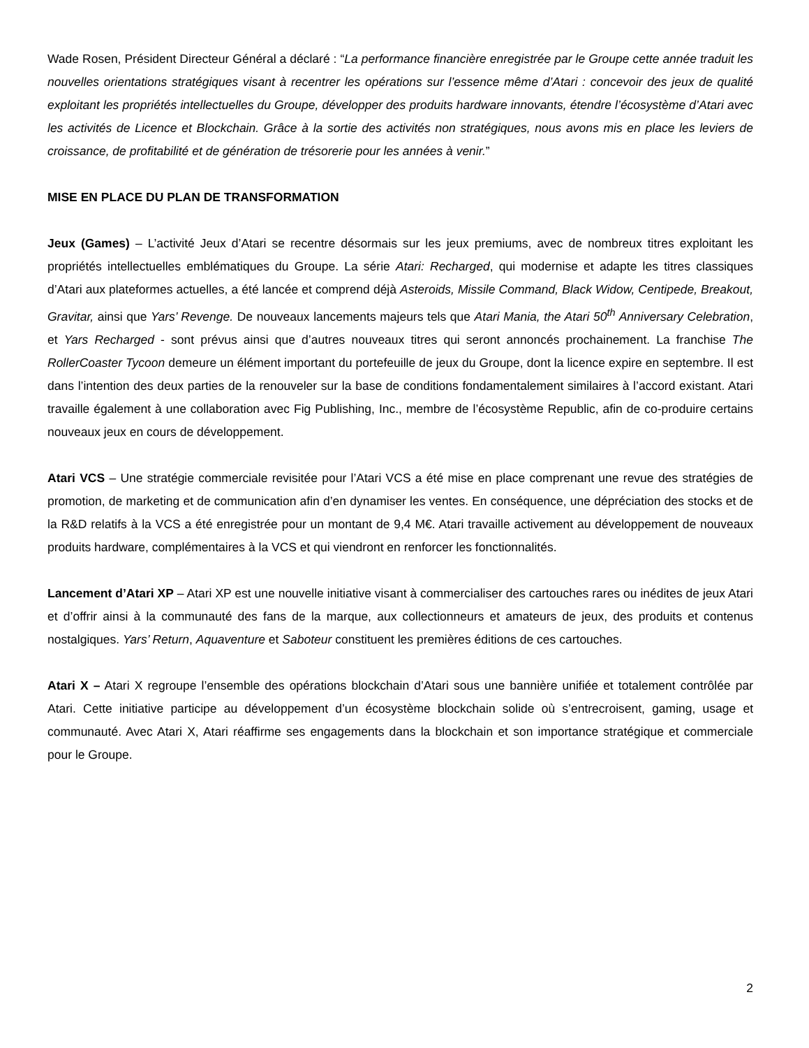Wade Rosen, Président Directeur Général a déclaré : “La performance financière enregistrée par le Groupe cette année traduit les nouvelles orientations stratégiques visant à recentrer les opérations sur l’essence même d’Atari : concevoir des jeux de qualité exploitant les propriétés intellectuelles du Groupe, développer des produits hardware innovants, étendre l’écosystème d’Atari avec les activités de Licence et Blockchain. Grâce à la sortie des activités non stratégiques, nous avons mis en place les leviers de croissance, de profitabilité et de génération de trésorerie pour les années à venir.”
MISE EN PLACE DU PLAN DE TRANSFORMATION
Jeux (Games) – L’activité Jeux d’Atari se recentre désormais sur les jeux premiums, avec de nombreux titres exploitant les propriétés intellectuelles emblématiques du Groupe. La série Atari: Recharged, qui modernise et adapte les titres classiques d’Atari aux plateformes actuelles, a été lancée et comprend déjà Asteroids, Missile Command, Black Widow, Centipede, Breakout, Gravitar, ainsi que Yars’ Revenge. De nouveaux lancements majeurs tels que Atari Mania, the Atari 50<sup>th</sup> Anniversary Celebration, et Yars Recharged - sont prévus ainsi que d’autres nouveaux titres qui seront annoncés prochainement. La franchise The RollerCoaster Tycoon demeure un élément important du portefeuille de jeux du Groupe, dont la licence expire en septembre. Il est dans l’intention des deux parties de la renouveler sur la base de conditions fondamentalement similaires à l’accord existant. Atari travaille également à une collaboration avec Fig Publishing, Inc., membre de l’écosystème Republic, afin de co-produire certains nouveaux jeux en cours de développement.
Atari VCS – Une stratégie commerciale revisitée pour l’Atari VCS a été mise en place comprenant une revue des stratégies de promotion, de marketing et de communication afin d’en dynamiser les ventes. En conséquence, une dépréciation des stocks et de la R&D relatifs à la VCS a été enregistrée pour un montant de 9,4 M€. Atari travaille activement au développement de nouveaux produits hardware, complémentaires à la VCS et qui viendront en renforcer les fonctionnalités.
Lancement d’Atari XP – Atari XP est une nouvelle initiative visant à commercialiser des cartouches rares ou inédites de jeux Atari et d’offrir ainsi à la communauté des fans de la marque, aux collectionneurs et amateurs de jeux, des produits et contenus nostalgiques. Yars’ Return, Aquaventure et Saboteur constituent les premières éditions de ces cartouches.
Atari X – Atari X regroupe l’ensemble des opérations blockchain d’Atari sous une bannière unifiée et totalement contrôlée par Atari. Cette initiative participe au développement d’un écosystème blockchain solide où s’entrecroisent, gaming, usage et communauté. Avec Atari X, Atari réaffirme ses engagements dans la blockchain et son importance stratégique et commerciale pour le Groupe.
2